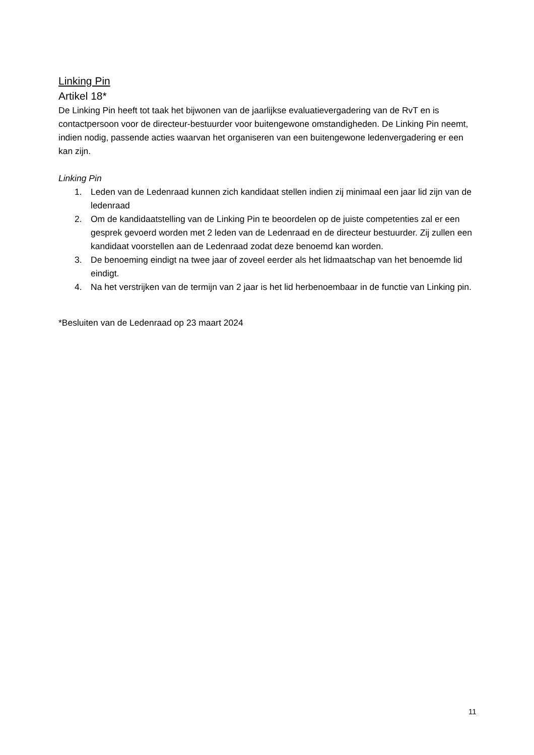Linking Pin
Artikel 18*
De Linking Pin heeft tot taak het bijwonen van de jaarlijkse evaluatievergadering van de RvT en is contactpersoon voor de directeur-bestuurder voor buitengewone omstandigheden. De Linking Pin neemt, indien nodig, passende acties waarvan het organiseren van een buitengewone ledenvergadering er een kan zijn.
Linking Pin
1. Leden van de Ledenraad kunnen zich kandidaat stellen indien zij minimaal een jaar lid zijn van de ledenraad
2. Om de kandidaatstelling van de Linking Pin te beoordelen op de juiste competenties zal er een gesprek gevoerd worden met 2 leden van de Ledenraad en de directeur bestuurder. Zij zullen een kandidaat voorstellen aan de Ledenraad zodat deze benoemd kan worden.
3. De benoeming eindigt na twee jaar of zoveel eerder als het lidmaatschap van het benoemde lid eindigt.
4. Na het verstrijken van de termijn van 2 jaar is het lid herbenoembaar in de functie van Linking pin.
*Besluiten van de Ledenraad op 23 maart 2024
11